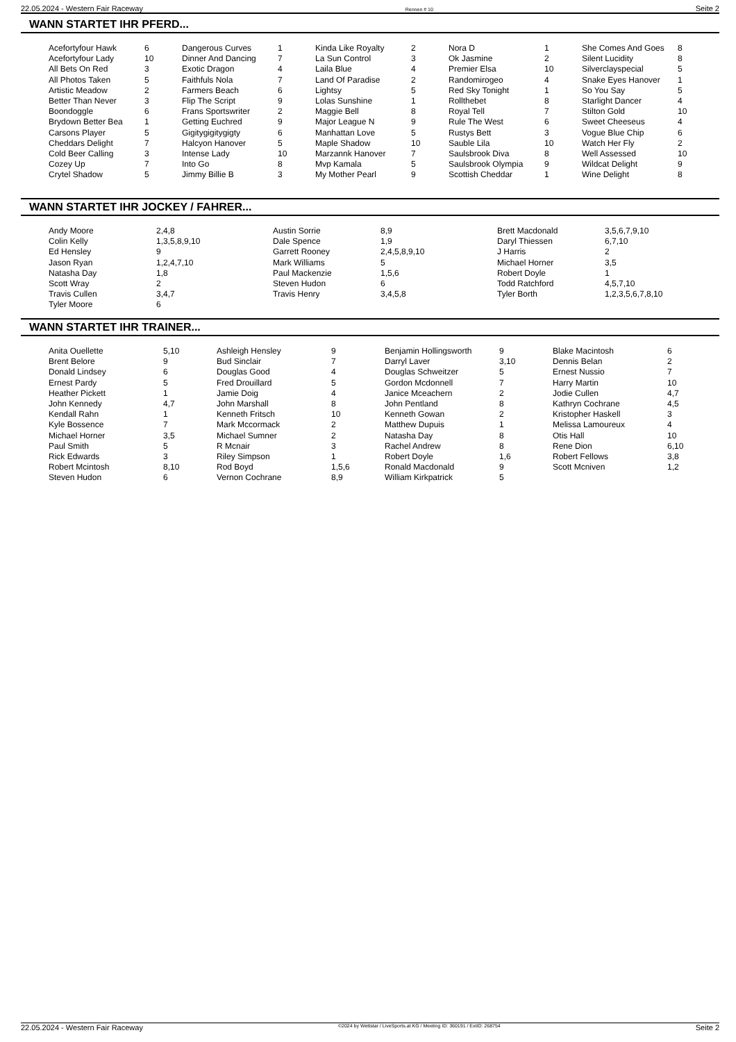22.05.2024 - Western Fair Raceway Rennen # 10 Seite 2
WANN STARTET IHR PFERD...
| Acefortyfour Hawk | 6 | Dangerous Curves | 1 | Kinda Like Royalty | 2 | Nora D | 1 | She Comes And Goes | 8 |
| Acefortyfour Lady | 10 | Dinner And Dancing | 7 | La Sun Control | 3 | Ok Jasmine | 2 | Silent Lucidity | 8 |
| All Bets On Red | 3 | Exotic Dragon | 4 | Laila Blue | 4 | Premier Elsa | 10 | Silverclayspecial | 5 |
| All Photos Taken | 5 | Faithfuls Nola | 7 | Land Of Paradise | 2 | Randomirogeo | 4 | Snake Eyes Hanover | 1 |
| Artistic Meadow | 2 | Farmers Beach | 6 | Lightsy | 5 | Red Sky Tonight | 1 | So You Say | 5 |
| Better Than Never | 3 | Flip The Script | 9 | Lolas Sunshine | 1 | Rollthebet | 8 | Starlight Dancer | 4 |
| Boondoggle | 6 | Frans Sportswriter | 2 | Maggie Bell | 8 | Royal Tell | 7 | Stilton Gold | 10 |
| Brydown Better Bea | 1 | Getting Euchred | 9 | Major League N | 9 | Rule The West | 6 | Sweet Cheeseus | 4 |
| Carsons Player | 5 | Gigitygigitygigty | 6 | Manhattan Love | 5 | Rustys Bett | 3 | Vogue Blue Chip | 6 |
| Cheddars Delight | 7 | Halcyon Hanover | 5 | Maple Shadow | 10 | Sauble Lila | 10 | Watch Her Fly | 2 |
| Cold Beer Calling | 3 | Intense Lady | 10 | Marzannk Hanover | 7 | Saulsbrook Diva | 8 | Well Assessed | 10 |
| Cozey Up | 7 | Into Go | 8 | Mvp Kamala | 5 | Saulsbrook Olympia | 9 | Wildcat Delight | 9 |
| Crytel Shadow | 5 | Jimmy Billie B | 3 | My Mother Pearl | 9 | Scottish Cheddar | 1 | Wine Delight | 8 |
WANN STARTET IHR JOCKEY / FAHRER...
| Andy Moore | 2,4,8 | Austin Sorrie | 8,9 | Brett Macdonald | 3,5,6,7,9,10 |
| Colin Kelly | 1,3,5,8,9,10 | Dale Spence | 1,9 | Daryl Thiessen | 6,7,10 |
| Ed Hensley | 9 | Garrett Rooney | 2,4,5,8,9,10 | J Harris | 2 |
| Jason Ryan | 1,2,4,7,10 | Mark Williams | 5 | Michael Horner | 3,5 |
| Natasha Day | 1,8 | Paul Mackenzie | 1,5,6 | Robert Doyle | 1 |
| Scott Wray | 2 | Steven Hudon | 6 | Todd Ratchford | 4,5,7,10 |
| Travis Cullen | 3,4,7 | Travis Henry | 3,4,5,8 | Tyler Borth | 1,2,3,5,6,7,8,10 |
| Tyler Moore | 6 | | | | |
WANN STARTET IHR TRAINER...
| Anita Ouellette | 5,10 | Ashleigh Hensley | 9 | Benjamin Hollingsworth | 9 | Blake Macintosh | 6 |
| Brent Belore | 9 | Bud Sinclair | 7 | Darryl Laver | 3,10 | Dennis Belan | 2 |
| Donald Lindsey | 6 | Douglas Good | 4 | Douglas Schweitzer | 5 | Ernest Nussio | 7 |
| Ernest Pardy | 5 | Fred Drouillard | 5 | Gordon Mcdonnell | 7 | Harry Martin | 10 |
| Heather Pickett | 1 | Jamie Doig | 4 | Janice Mceachern | 2 | Jodie Cullen | 4,7 |
| John Kennedy | 4,7 | John Marshall | 8 | John Pentland | 8 | Kathryn Cochrane | 4,5 |
| Kendall Rahn | 1 | Kenneth Fritsch | 10 | Kenneth Gowan | 2 | Kristopher Haskell | 3 |
| Kyle Bossence | 7 | Mark Mccormack | 2 | Matthew Dupuis | 1 | Melissa Lamoureux | 4 |
| Michael Horner | 3,5 | Michael Sumner | 2 | Natasha Day | 8 | Otis Hall | 10 |
| Paul Smith | 5 | R Mcnair | 3 | Rachel Andrew | 8 | Rene Dion | 6,10 |
| Rick Edwards | 3 | Riley Simpson | 1 | Robert Doyle | 1,6 | Robert Fellows | 3,8 |
| Robert Mcintosh | 8,10 | Rod Boyd | 1,5,6 | Ronald Macdonald | 9 | Scott Mcniven | 1,2 |
| Steven Hudon | 6 | Vernon Cochrane | 8,9 | William Kirkpatrick | 5 | | |
22.05.2024 - Western Fair Raceway ©2024 by Wettstar / LiveSports.at KG / Meeting ID: 360191 / ExtID: 268754 Seite 2